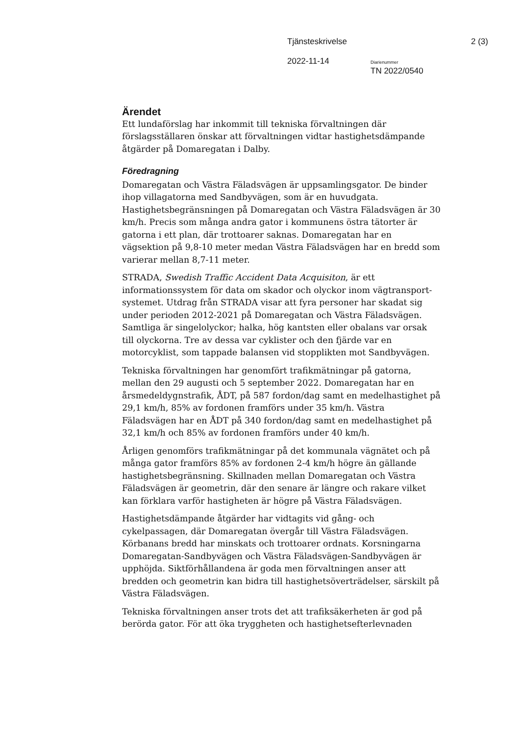Tjänsteskrivelse 2 (3)
2022-11-14 Diarienummer
TN 2022/0540
Ärendet
Ett lundaförslag har inkommit till tekniska förvaltningen där förslagsställaren önskar att förvaltningen vidtar hastighetsdämpande åtgärder på Domaregatan i Dalby.
Föredragning
Domaregatan och Västra Fäladsvägen är uppsamlingsgator. De binder ihop villagatorna med Sandbyvägen, som är en huvudgata. Hastighetsbegränsningen på Domaregatan och Västra Fäladsvägen är 30 km/h. Precis som många andra gator i kommunens östra tätorter är gatorna i ett plan, där trottoarer saknas. Domaregatan har en vägsektion på 9,8-10 meter medan Västra Fäladsvägen har en bredd som varierar mellan 8,7-11 meter.
STRADA, Swedish Traffic Accident Data Acquisiton, är ett informationssystem för data om skador och olyckor inom vägtransport-systemet. Utdrag från STRADA visar att fyra personer har skadat sig under perioden 2012-2021 på Domaregatan och Västra Fäladsvägen. Samtliga är singelolyckor; halka, hög kantsten eller obalans var orsak till olyckorna. Tre av dessa var cyklister och den fjärde var en motorcyklist, som tappade balansen vid stopplikten mot Sandbyvägen.
Tekniska förvaltningen har genomfört trafikmätningar på gatorna, mellan den 29 augusti och 5 september 2022. Domaregatan har en årsmedeldygnstrafik, ÅDT, på 587 fordon/dag samt en medelhastighet på 29,1 km/h, 85% av fordonen framförs under 35 km/h. Västra Fäladsvägen har en ÅDT på 340 fordon/dag samt en medelhastighet på 32,1 km/h och 85% av fordonen framförs under 40 km/h.
Årligen genomförs trafikmätningar på det kommunala vägnätet och på många gator framförs 85% av fordonen 2-4 km/h högre än gällande hastighetsbegränsning. Skillnaden mellan Domaregatan och Västra Fäladsvägen är geometrin, där den senare är längre och rakare vilket kan förklara varför hastigheten är högre på Västra Fäladsvägen.
Hastighetsdämpande åtgärder har vidtagits vid gång- och cykelpassagen, där Domaregatan övergår till Västra Fäladsvägen. Körbanans bredd har minskats och trottoarer ordnats. Korsningarna Domaregatan-Sandbyvägen och Västra Fäladsvägen-Sandbyvägen är upphöjda. Siktförhållandena är goda men förvaltningen anser att bredden och geometrin kan bidra till hastighetsöverträdelser, särskilt på Västra Fäladsvägen.
Tekniska förvaltningen anser trots det att trafiksäkerheten är god på berörda gator. För att öka tryggheten och hastighetsefterlevnaden